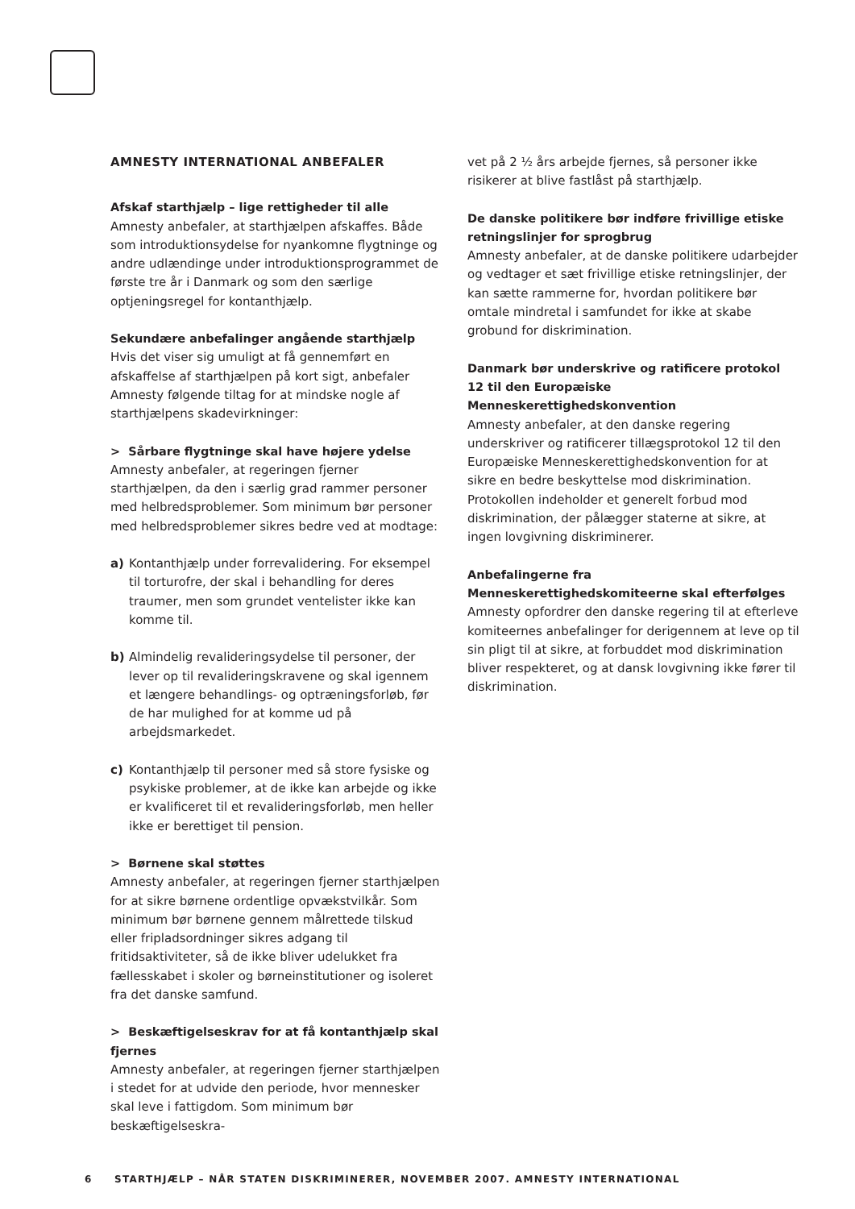AMNESTY INTERNATIONAL ANBEFALER
Afskaf starthjælp – lige rettigheder til alle
Amnesty anbefaler, at starthjælpen afskaffes. Både som introduktionsydelse for nyankomne flygtninge og andre udlændinge under introduktionsprogrammet de første tre år i Danmark og som den særlige optjeningsregel for kontanthjælp.
Sekundære anbefalinger angående starthjælp
Hvis det viser sig umuligt at få gennemført en afskaffelse af starthjælpen på kort sigt, anbefaler Amnesty følgende tiltag for at mindske nogle af starthjælpens skadevirkninger:
> Sårbare flygtninge skal have højere ydelse
Amnesty anbefaler, at regeringen fjerner starthjælpen, da den i særlig grad rammer personer med helbredsproblemer. Som minimum bør personer med helbredsproblemer sikres bedre ved at modtage:
a) Kontanthjælp under forrevalidering. For eksempel til torturofre, der skal i behandling for deres traumer, men som grundet ventelister ikke kan komme til.
b) Almindelig revalideringsydelse til personer, der lever op til revalideringskravene og skal igennem et længere behandlings- og optræningsforløb, før de har mulighed for at komme ud på arbejdsmarkedet.
c) Kontanthjælp til personer med så store fysiske og psykiske problemer, at de ikke kan arbejde og ikke er kvalificeret til et revalideringsforløb, men heller ikke er berettiget til pension.
> Børnene skal støttes
Amnesty anbefaler, at regeringen fjerner starthjælpen for at sikre børnene ordentlige opvækstvilkår. Som minimum bør børnene gennem målrettede tilskud eller fripladsordninger sikres adgang til fritidsaktiviteter, så de ikke bliver udelukket fra fællesskabet i skoler og børneinstitutioner og isoleret fra det danske samfund.
> Beskæftigelseskrav for at få kontanthjælp skal fjernes
Amnesty anbefaler, at regeringen fjerner starthjælpen i stedet for at udvide den periode, hvor mennesker skal leve i fattigdom. Som minimum bør beskæftigelseskra-
vet på 2 ½ års arbejde fjernes, så personer ikke risikerer at blive fastlåst på starthjælp.
De danske politikere bør indføre frivillige etiske retningslinjer for sprogbrug
Amnesty anbefaler, at de danske politikere udarbejder og vedtager et sæt frivillige etiske retningslinjer, der kan sætte rammerne for, hvordan politikere bør omtale mindretal i samfundet for ikke at skabe grobund for diskrimination.
Danmark bør underskrive og ratificere protokol 12 til den Europæiske Menneskerettighedskonvention
Amnesty anbefaler, at den danske regering underskriver og ratificerer tillægsprotokol 12 til den Europæiske Menneskerettighedskonvention for at sikre en bedre beskyttelse mod diskrimination. Protokollen indeholder et generelt forbud mod diskrimination, der pålægger staterne at sikre, at ingen lovgivning diskriminerer.
Anbefalingerne fra Menneskerettighedskomiteerne skal efterfølges
Amnesty opfordrer den danske regering til at efterleve komiteernes anbefalinger for derigennem at leve op til sin pligt til at sikre, at forbuddet mod diskrimination bliver respekteret, og at dansk lovgivning ikke fører til diskrimination.
6 STARTHJÆLP – NÅR STATEN DISKRIMINERER, NOVEMBER 2007. AMNESTY INTERNATIONAL